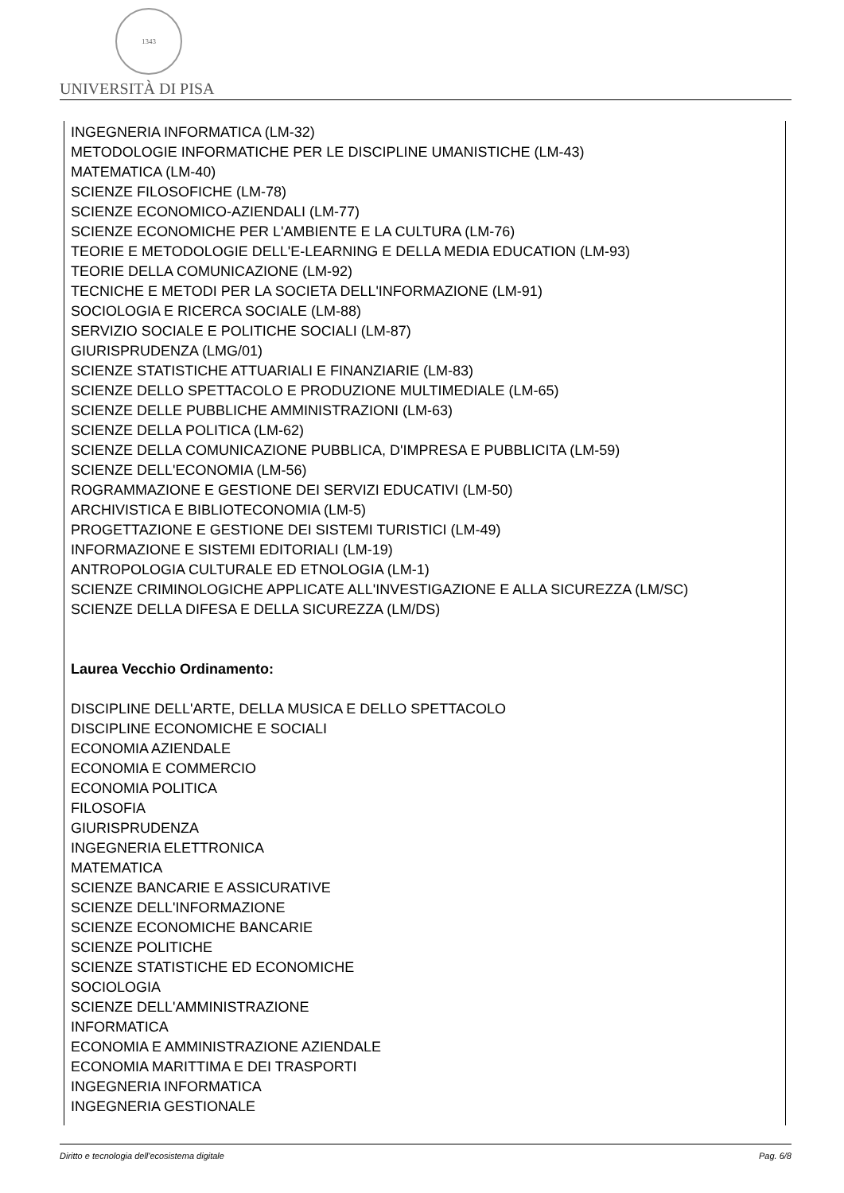1343
UNIVERSITÀ DI PISA
INGEGNERIA INFORMATICA (LM-32)
METODOLOGIE INFORMATICHE PER LE DISCIPLINE UMANISTICHE (LM-43)
MATEMATICA (LM-40)
SCIENZE FILOSOFICHE (LM-78)
SCIENZE ECONOMICO-AZIENDALI (LM-77)
SCIENZE ECONOMICHE PER L'AMBIENTE E LA CULTURA (LM-76)
TEORIE E METODOLOGIE DELL'E-LEARNING E DELLA MEDIA EDUCATION (LM-93)
TEORIE DELLA COMUNICAZIONE (LM-92)
TECNICHE E METODI PER LA SOCIETA DELL'INFORMAZIONE (LM-91)
SOCIOLOGIA E RICERCA SOCIALE (LM-88)
SERVIZIO SOCIALE E POLITICHE SOCIALI (LM-87)
GIURISPRUDENZA (LMG/01)
SCIENZE STATISTICHE ATTUARIALI E FINANZIARIE (LM-83)
SCIENZE DELLO SPETTACOLO E PRODUZIONE MULTIMEDIALE (LM-65)
SCIENZE DELLE PUBBLICHE AMMINISTRAZIONI (LM-63)
SCIENZE DELLA POLITICA (LM-62)
SCIENZE DELLA COMUNICAZIONE PUBBLICA, D'IMPRESA E PUBBLICITA (LM-59)
SCIENZE DELL'ECONOMIA (LM-56)
ROGRAMMAZIONE E GESTIONE DEI SERVIZI EDUCATIVI (LM-50)
ARCHIVISTICA E BIBLIOTECONOMIA (LM-5)
PROGETTAZIONE E GESTIONE DEI SISTEMI TURISTICI (LM-49)
INFORMAZIONE E SISTEMI EDITORIALI (LM-19)
ANTROPOLOGIA CULTURALE ED ETNOLOGIA (LM-1)
SCIENZE CRIMINOLOGICHE APPLICATE ALL'INVESTIGAZIONE E ALLA SICUREZZA (LM/SC)
SCIENZE DELLA DIFESA E DELLA SICUREZZA (LM/DS)
Laurea Vecchio Ordinamento:
DISCIPLINE DELL'ARTE, DELLA MUSICA E DELLO SPETTACOLO
DISCIPLINE ECONOMICHE E SOCIALI
ECONOMIA AZIENDALE
ECONOMIA E COMMERCIO
ECONOMIA POLITICA
FILOSOFIA
GIURISPRUDENZA
INGEGNERIA ELETTRONICA
MATEMATICA
SCIENZE BANCARIE E ASSICURATIVE
SCIENZE DELL'INFORMAZIONE
SCIENZE ECONOMICHE BANCARIE
SCIENZE POLITICHE
SCIENZE STATISTICHE ED ECONOMICHE
SOCIOLOGIA
SCIENZE DELL'AMMINISTRAZIONE
INFORMATICA
ECONOMIA E AMMINISTRAZIONE AZIENDALE
ECONOMIA MARITTIMA E DEI TRASPORTI
INGEGNERIA INFORMATICA
INGEGNERIA GESTIONALE
Diritto e tecnologia dell'ecosistema digitale Pag. 6/8